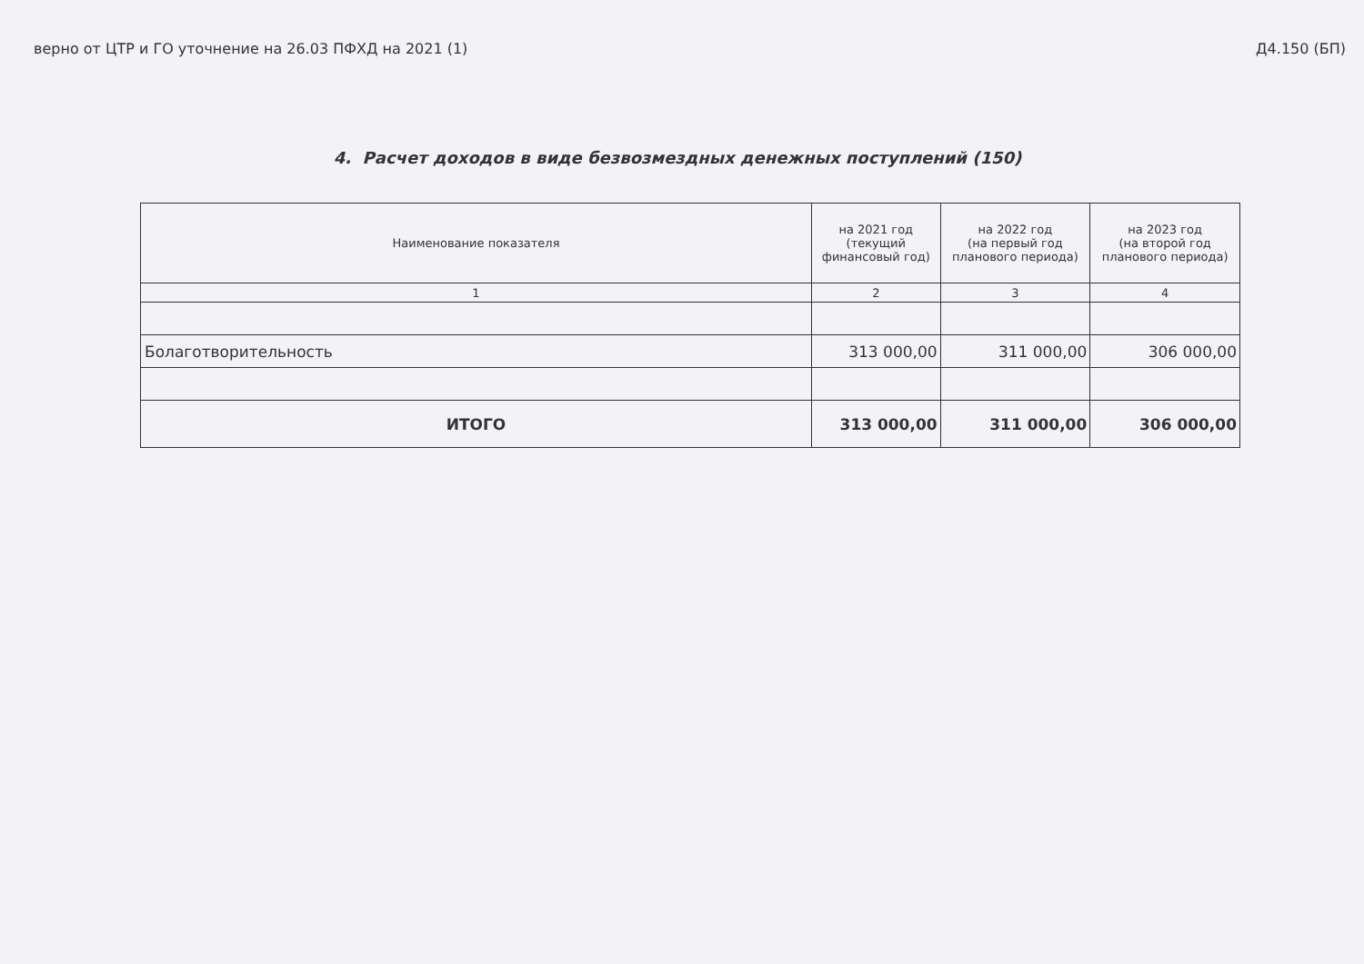верно от ЦТР и ГО уточнение на 26.03 ПФХД на 2021 (1) Д4.150 (БП)
4. Расчет доходов в виде безвозмездных денежных поступлений (150)
| Наименование показателя | на 2021 год (текущий финансовый год) | на 2022 год (на первый год планового периода) | на 2023 год (на второй год планового периода) |
| --- | --- | --- | --- |
| 1 | 2 | 3 | 4 |
| Болаготворительность | 313 000,00 | 311 000,00 | 306 000,00 |
| ИТОГО | 313 000,00 | 311 000,00 | 306 000,00 |